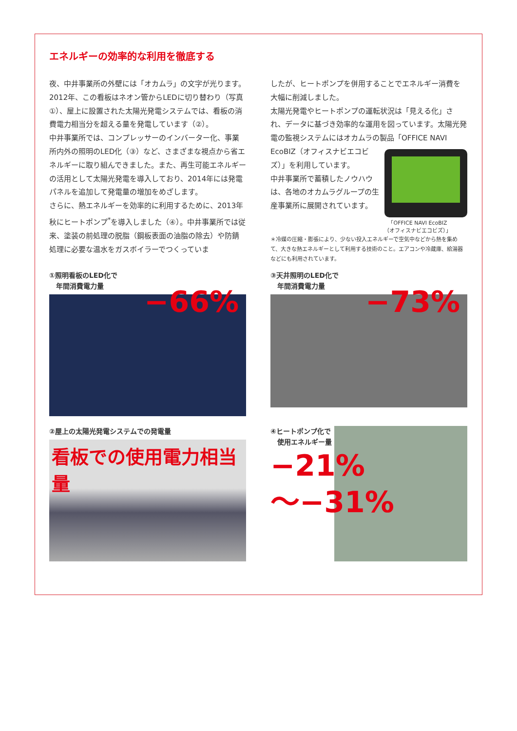エネルギーの効率的な利用を徹底する
夜、中井事業所の外壁には「オカムラ」の文字が光ります。2012年、この看板はネオン管からLEDに切り替わり（写真①）、屋上に設置された太陽光発電システムでは、看板の消費電力相当分を超える量を発電しています（②）。
中井事業所では、コンプレッサーのインバーター化、事業所内外の照明のLED化（③）など、さまざまな視点から省エネルギーに取り組んできました。また、再生可能エネルギーの活用として太陽光発電を導入しており、2014年には発電パネルを追加して発電量の増加をめざします。
さらに、熱エネルギーを効率的に利用するために、2013年秋にヒートポンプ<sup>*</sup>を導入しました（④）。中井事業所では従来、塗装の前処理の脱脂（鋼板表面の油脂の除去）や防錆処理に必要な温水をガスボイラーでつくっていま
したが、ヒートポンプを併用することでエネルギー消費を大幅に削減しました。
太陽光発電やヒートポンプの運転状況は「見える化」され、データに基づき効率的な運用を図っています。太陽光発電の監視システムにはオカムラの製品「OFFICE NAVI
EcoBIZ（オフィスナビエコビズ）」を利用しています。
中井事業所で蓄積したノウハウは、各地のオカムラグループの生産事業所に展開されています。
「OFFICE NAVI EcoBIZ
（オフィスナビエコビズ）」
＊冷媒の圧縮・膨張により、少ない投入エネルギーで空気中などから熱を集めて、大きな熱エネルギーとして利用する技術のこと。エアコンや冷蔵庫、給湯器などにも利用されています。
①照明看板のLED化で
　年間消費電力量
−66%
③天井照明のLED化で
　年間消費電力量
−73%
②屋上の太陽光発電システムでの発電量
看板での使用電力相当量
④ヒートポンプ化で
　使用エネルギー量
−21%
〜−31%